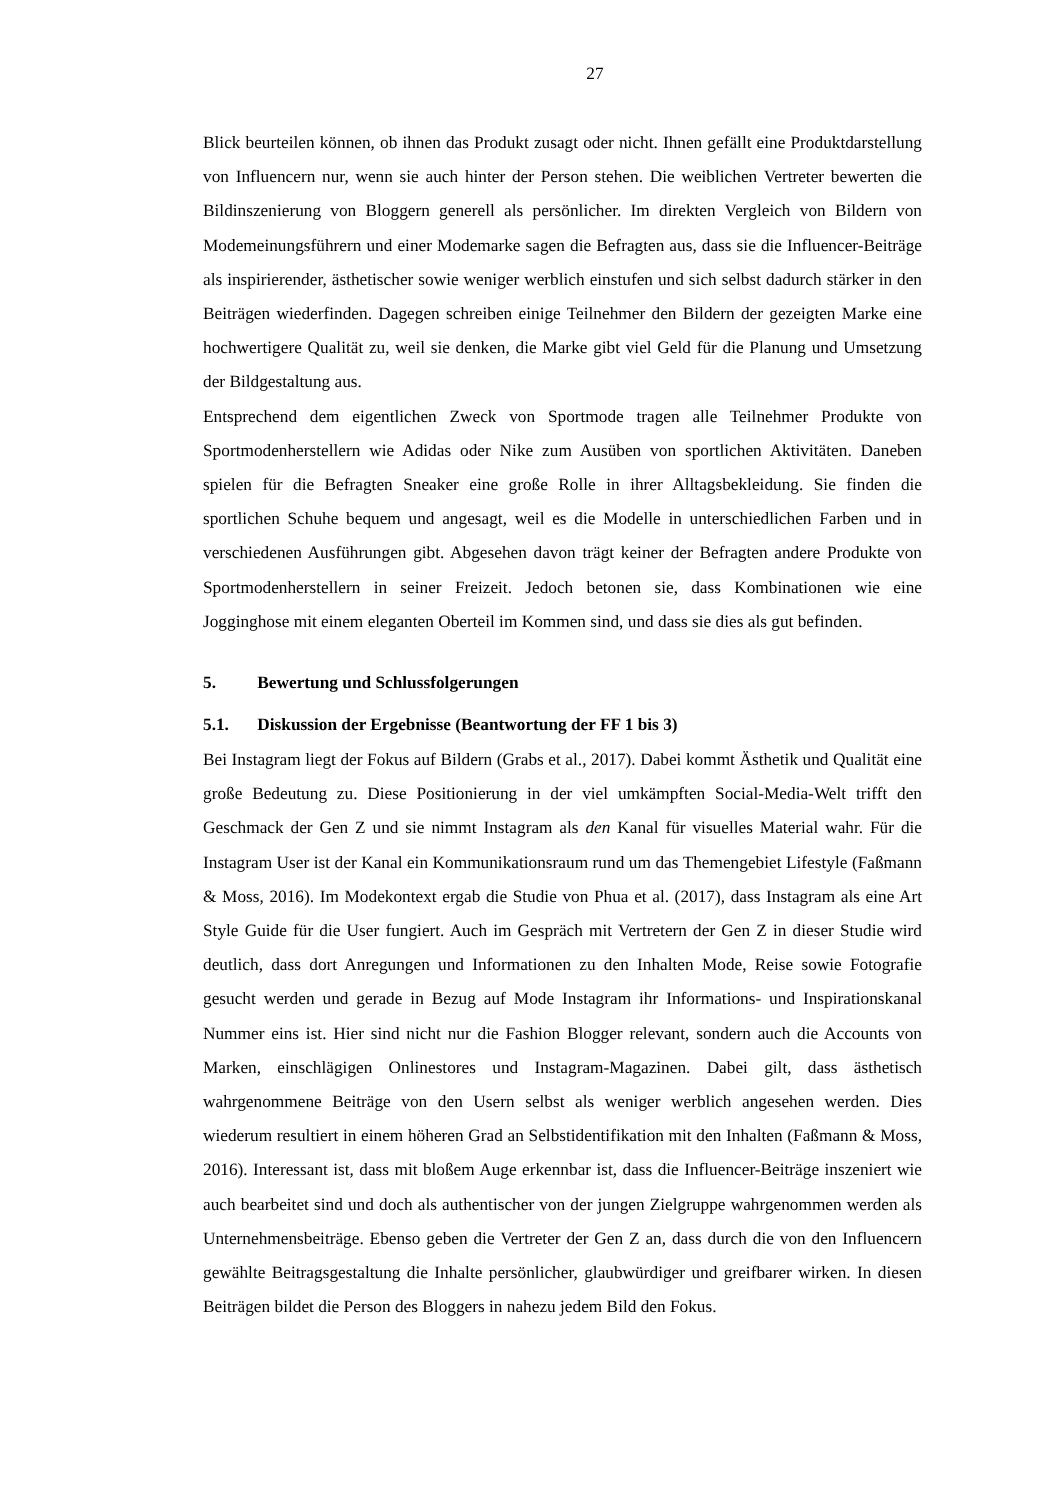27
Blick beurteilen können, ob ihnen das Produkt zusagt oder nicht. Ihnen gefällt eine Produkt­darstellung von Influencern nur, wenn sie auch hinter der Person stehen. Die weiblichen Ver­treter bewerten die Bildinszenierung von Bloggern generell als persönlicher. Im direkten Ver­gleich von Bildern von Modemeinungsführern und einer Modemarke sagen die Befragten aus, dass sie die Influencer-Beiträge als inspirierender, ästhetischer sowie weniger werblich ein­stufen und sich selbst dadurch stärker in den Beiträgen wiederfinden. Dagegen schreiben ei­nige Teilnehmer den Bildern der gezeigten Marke eine hochwertigere Qualität zu, weil sie denken, die Marke gibt viel Geld für die Planung und Umsetzung der Bildgestaltung aus.
Entsprechend dem eigentlichen Zweck von Sportmode tragen alle Teilnehmer Produkte von Sportmodenherstellern wie Adidas oder Nike zum Ausüben von sportlichen Aktivitäten. Da­neben spielen für die Befragten Sneaker eine große Rolle in ihrer Alltagsbekleidung. Sie fin­den die sportlichen Schuhe bequem und angesagt, weil es die Modelle in unterschiedlichen Farben und in verschiedenen Ausführungen gibt. Abgesehen davon trägt keiner der Befragten andere Produkte von Sportmodenherstellern in seiner Freizeit. Jedoch betonen sie, dass Kom­binationen wie eine Jogginghose mit einem eleganten Oberteil im Kommen sind, und dass sie dies als gut befinden.
5. Bewertung und Schlussfolgerungen
5.1. Diskussion der Ergebnisse (Beantwortung der FF 1 bis 3)
Bei Instagram liegt der Fokus auf Bildern (Grabs et al., 2017). Dabei kommt Ästhetik und Qualität eine große Bedeutung zu. Diese Positionierung in der viel umkämpften Social-Media-Welt trifft den Geschmack der Gen Z und sie nimmt Instagram als den Kanal für visuelles Material wahr. Für die Instagram User ist der Kanal ein Kommunikationsraum rund um das Themengebiet Lifestyle (Faßmann & Moss, 2016). Im Modekontext ergab die Studie von Phua et al. (2017), dass Instagram als eine Art Style Guide für die User fungiert. Auch im Gespräch mit Vertretern der Gen Z in dieser Studie wird deutlich, dass dort Anregungen und Informati­onen zu den Inhalten Mode, Reise sowie Fotografie gesucht werden und gerade in Bezug auf Mode Instagram ihr Informations- und Inspirationskanal Nummer eins ist. Hier sind nicht nur die Fashion Blogger relevant, sondern auch die Accounts von Marken, einschlägigen Onlines­tores und Instagram-Magazinen. Dabei gilt, dass ästhetisch wahrgenommene Beiträge von den Usern selbst als weniger werblich angesehen werden. Dies wiederum resultiert in einem hö­heren Grad an Selbstidentifikation mit den Inhalten (Faßmann & Moss, 2016). Interessant ist, dass mit bloßem Auge erkennbar ist, dass die Influencer-Beiträge inszeniert wie auch bearbei­tet sind und doch als authentischer von der jungen Zielgruppe wahrgenommen werden als Unternehmensbeiträge. Ebenso geben die Vertreter der Gen Z an, dass durch die von den In­fluencern gewählte Beitragsgestaltung die Inhalte persönlicher, glaubwürdiger und greifbarer wirken. In diesen Beiträgen bildet die Person des Bloggers in nahezu jedem Bild den Fokus.